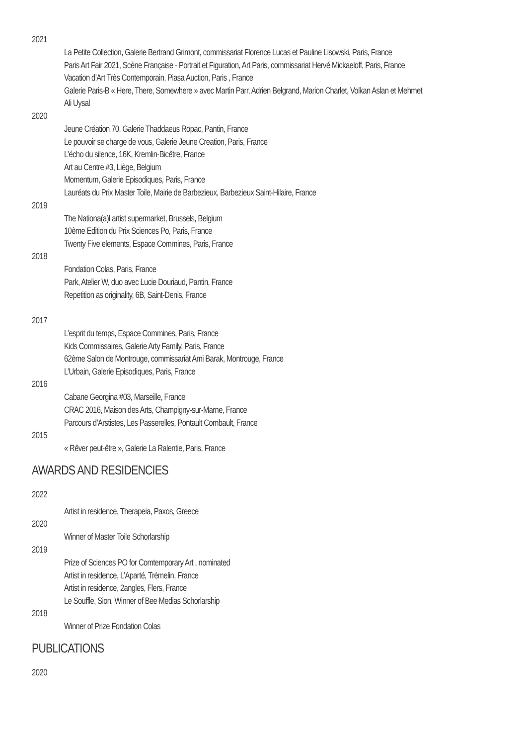2021
La Petite Collection, Galerie Bertrand Grimont, commissariat Florence Lucas et Pauline Lisowski, Paris, France
Paris Art Fair 2021, Scène Française - Portrait et Figuration, Art Paris, commissariat Hervé Mickaeloff, Paris, France
Vacation d’Art Très Contemporain, Piasa Auction, Paris , France
Galerie Paris-B « Here, There, Somewhere » avec Martin Parr, Adrien Belgrand, Marion Charlet, Volkan Aslan et Mehmet
Ali Uysal
2020
Jeune Création 70, Galerie Thaddaeus Ropac, Pantin, France
Le pouvoir se charge de vous, Galerie Jeune Creation, Paris, France
L’écho du silence, 16K, Kremlin-Bicêtre, France
Art au Centre #3, Liège, Belgium
Momentum, Galerie Episodiques, Paris, France
Lauréats du Prix Master Toile, Mairie de Barbezieux, Barbezieux Saint-Hilaire, France
2019
The Nationa(a)l artist supermarket, Brussels, Belgium
10ème Edition du Prix Sciences Po, Paris, France
Twenty Five elements, Espace Commines, Paris, France
2018
Fondation Colas, Paris, France
Park, Atelier W, duo avec Lucie Douriaud, Pantin, France
Repetition as originality, 6B, Saint-Denis, France
2017
L’esprit du temps, Espace Commines, Paris, France
Kids Commissaires, Galerie Arty Family, Paris, France
62ème Salon de Montrouge, commissariat Ami Barak, Montrouge, France
L’Urbain, Galerie Episodiques, Paris, France
2016
Cabane Georgina #03, Marseille, France
CRAC 2016, Maison des Arts, Champigny-sur-Marne, France
Parcours d’Arstistes, Les Passerelles, Pontault Combault, France
2015
« Rêver peut-être », Galerie La Ralentie, Paris, France
AWARDS AND RESIDENCIES
2022
Artist in residence, Therapeia, Paxos, Greece
2020
Winner of Master Toile Schorlarship
2019
Prize of Sciences PO for Comtemporary Art , nominated
Artist in residence, L’Aparté, Trèmelin, France
Artist in residence, 2angles, Flers, France
Le Souffle, Sion, Winner of Bee Medias Schorlarship
2018
Winner of Prize Fondation Colas
PUBLICATIONS
2020